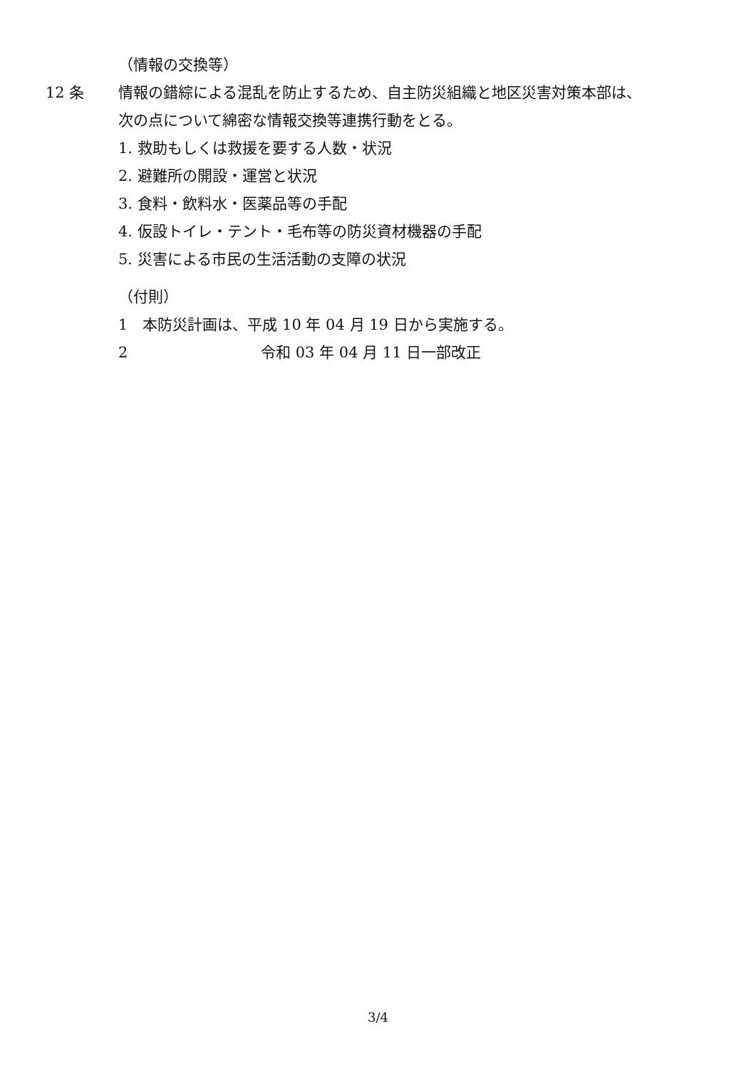（情報の交換等）
12 条 情報の錯綜による混乱を防止するため、自主防災組織と地区災害対策本部は、
次の点について綿密な情報交換等連携行動をとる。
1. 救助もしくは救援を要する人数・状況
2. 避難所の開設・運営と状況
3. 食料・飲料水・医薬品等の手配
4. 仮設トイレ・テント・毛布等の防災資材機器の手配
5. 災害による市民の生活活動の支障の状況
（付則）
1　本防災計画は、平成 10 年 04 月 19 日から実施する。
2 令和 03 年 04 月 11 日一部改正
3/4